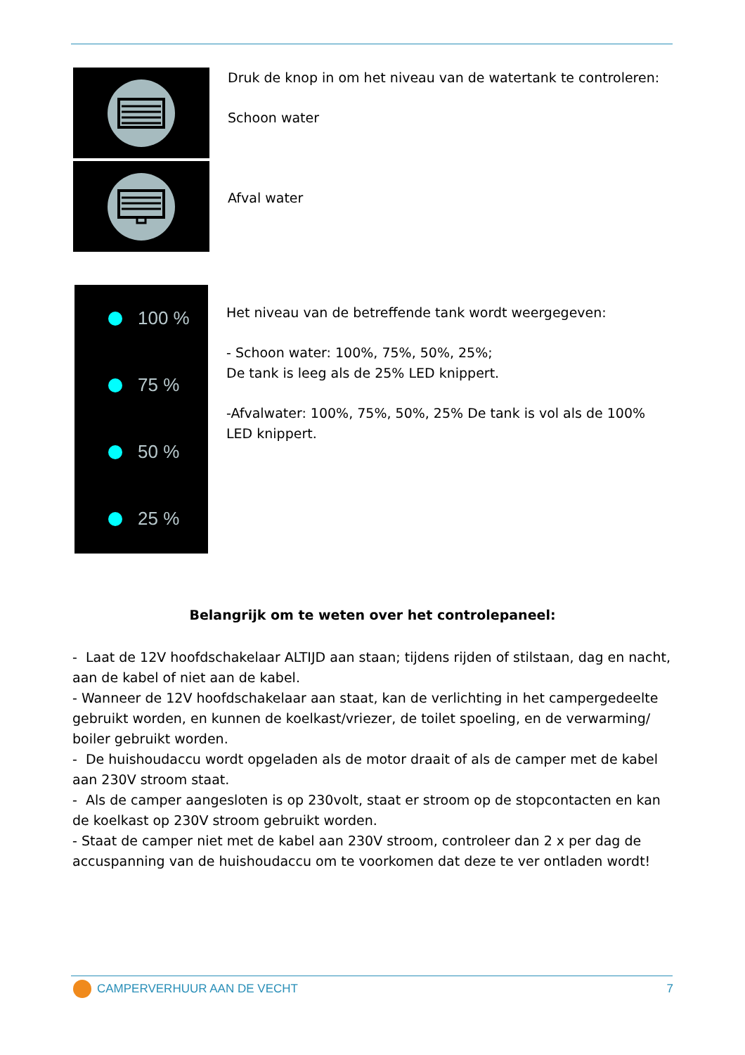Druk de knop in om het niveau van de watertank te controleren:
Schoon water
Afval water
100 %
75 %
50 %
25 %
Het niveau van de betreffende tank wordt weergegeven:
- Schoon water: 100%, 75%, 50%, 25%;
De tank is leeg als de 25% LED knippert.
-Afvalwater: 100%, 75%, 50%, 25% De tank is vol als de 100% LED knippert.
Belangrijk om te weten over het controlepaneel:
- Laat de 12V hoofdschakelaar ALTIJD aan staan; tijdens rijden of stilstaan, dag en nacht, aan de kabel of niet aan de kabel.
- Wanneer de 12V hoofdschakelaar aan staat, kan de verlichting in het campergedeelte gebruikt worden, en kunnen de koelkast/vriezer, de toilet spoeling, en de verwarming/ boiler gebruikt worden.
- De huishoudaccu wordt opgeladen als de motor draait of als de camper met de kabel aan 230V stroom staat.
- Als de camper aangesloten is op 230volt, staat er stroom op de stopcontacten en kan de koelkast op 230V stroom gebruikt worden.
- Staat de camper niet met de kabel aan 230V stroom, controleer dan 2 x per dag de accuspanning van de huishoudaccu om te voorkomen dat deze te ver ontladen wordt!
CAMPERVERHUUR AAN DE VECHT 7